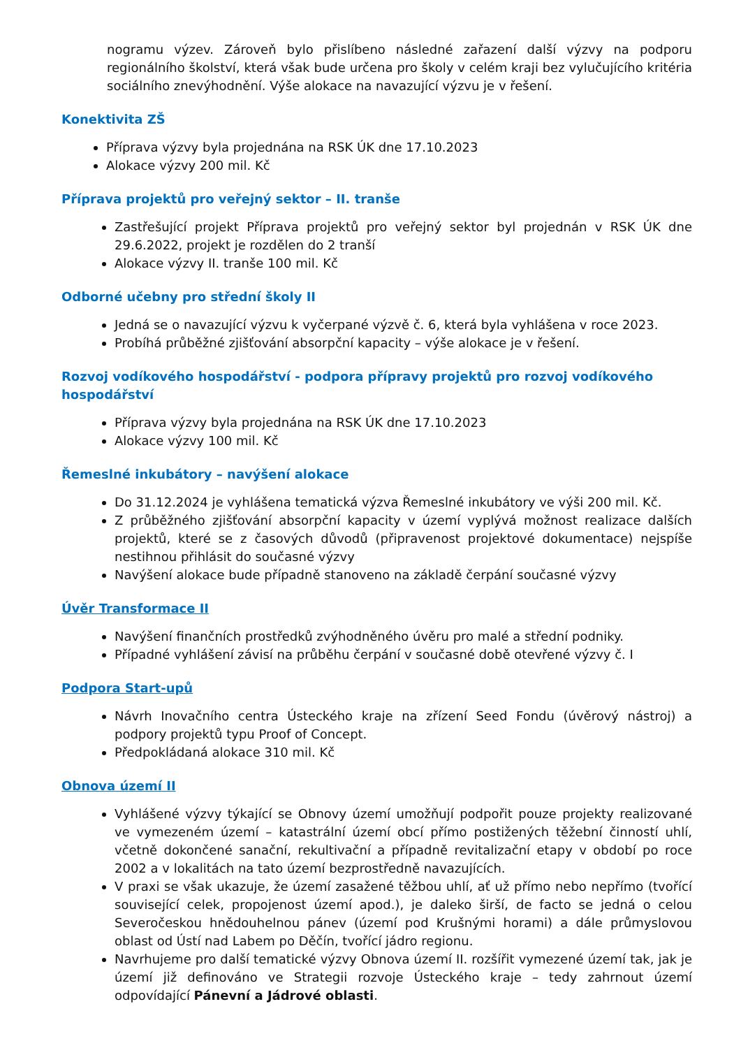nogramu výzev. Zároveň bylo přislíbeno následné zařazení další výzvy na podporu regionálního školství, která však bude určena pro školy v celém kraji bez vylučujícího kritéria sociálního znevýhodnění. Výše alokace na navazující výzvu je v řešení.
Konektivita ZŠ
Příprava výzvy byla projednána na RSK ÚK dne 17.10.2023
Alokace výzvy 200 mil. Kč
Příprava projektů pro veřejný sektor – II. tranše
Zastřešující projekt Příprava projektů pro veřejný sektor byl projednán v RSK ÚK dne 29.6.2022, projekt je rozdělen do 2 tranší
Alokace výzvy II. tranše 100 mil. Kč
Odborné učebny pro střední školy II
Jedná se o navazující výzvu k vyčerpané výzvě č. 6, která byla vyhlášena v roce 2023.
Probíhá průběžné zjišťování absorpční kapacity – výše alokace je v řešení.
Rozvoj vodíkového hospodářství - podpora přípravy projektů pro rozvoj vodíkového hospodářství
Příprava výzvy byla projednána na RSK ÚK dne 17.10.2023
Alokace výzvy 100 mil. Kč
Řemeslné inkubátory – navýšení alokace
Do 31.12.2024 je vyhlášena tematická výzva Řemeslné inkubátory ve výši 200 mil. Kč.
Z průběžného zjišťování absorpční kapacity v území vyplývá možnost realizace dalších projektů, které se z časových důvodů (připravenost projektové dokumentace) nejspíše nestihnou přihlásit do současné výzvy
Navýšení alokace bude případně stanoveno na základě čerpání současné výzvy
Úvěr Transformace II
Navýšení finančních prostředků zvýhodněného úvěru pro malé a střední podniky.
Případné vyhlášení závisí na průběhu čerpání v současné době otevřené výzvy č. I
Podpora Start-upů
Návrh Inovačního centra Ústeckého kraje na zřízení Seed Fondu (úvěrový nástroj) a podpory projektů typu Proof of Concept.
Předpokládaná alokace 310 mil. Kč
Obnova území II
Vyhlášené výzvy týkající se Obnovy území umožňují podpořit pouze projekty realizované ve vymezeném území – katastrální území obcí přímo postižených těžební činností uhlí, včetně dokončené sanační, rekultivační a případně revitalizační etapy v období po roce 2002 a v lokalitách na tato území bezprostředně navazujících.
V praxi se však ukazuje, že území zasažené těžbou uhlí, ať už přímo nebo nepřímo (tvořící související celek, propojenost území apod.), je daleko širší, de facto se jedná o celou Severočeskou hnědouhelnou pánev (území pod Krušnými horami) a dále průmyslovou oblast od Ústí nad Labem po Děčín, tvořící jádro regionu.
Navrhujeme pro další tematické výzvy Obnova území II. rozšířit vymezené území tak, jak je území již definováno ve Strategii rozvoje Ústeckého kraje – tedy zahrnout území odpovídající Pánevní a Jádrové oblasti.